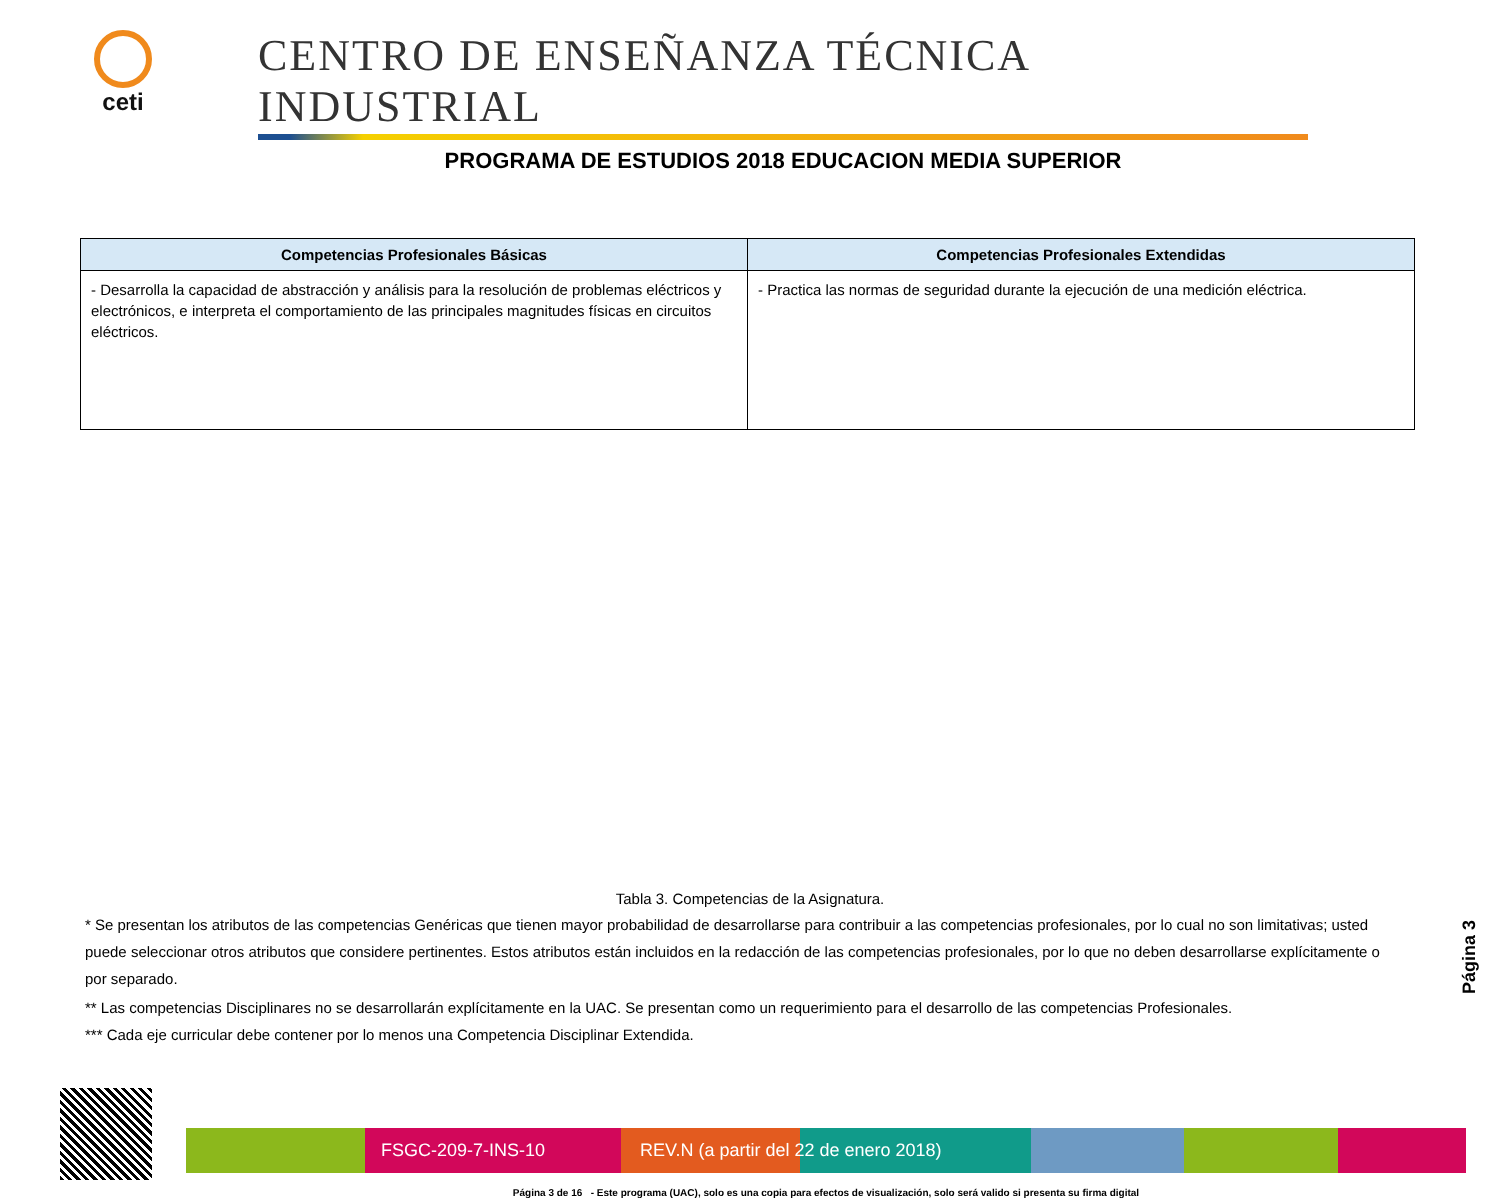ceti
CENTRO DE ENSEÑANZA TÉCNICA INDUSTRIAL
PROGRAMA DE ESTUDIOS 2018 EDUCACION MEDIA SUPERIOR
| Competencias Profesionales Básicas | Competencias Profesionales Extendidas |
| --- | --- |
| - Desarrolla la capacidad de abstracción y análisis para la resolución de problemas eléctricos y electrónicos, e interpreta el comportamiento de las principales magnitudes físicas en circuitos eléctricos. | - Practica las normas de seguridad durante la ejecución de una medición eléctrica. |
Tabla 3. Competencias de la Asignatura.
* Se presentan los atributos de las competencias Genéricas que tienen mayor probabilidad de desarrollarse para contribuir a las competencias profesionales, por lo cual no son limitativas; usted puede seleccionar otros atributos que considere pertinentes. Estos atributos están incluidos en la redacción de las competencias profesionales, por lo que no deben desarrollarse explícitamente o por separado.
** Las competencias Disciplinares no se desarrollarán explícitamente en la UAC. Se presentan como un requerimiento para el desarrollo de las competencias Profesionales.
*** Cada eje curricular debe contener por lo menos una Competencia Disciplinar Extendida.
Página 3
FSGC-209-7-INS-10 REV.N (a partir del 22 de enero 2018)
Página 3 de 16 - Este programa (UAC), solo es una copia para efectos de visualización, solo será valido si presenta su firma digital